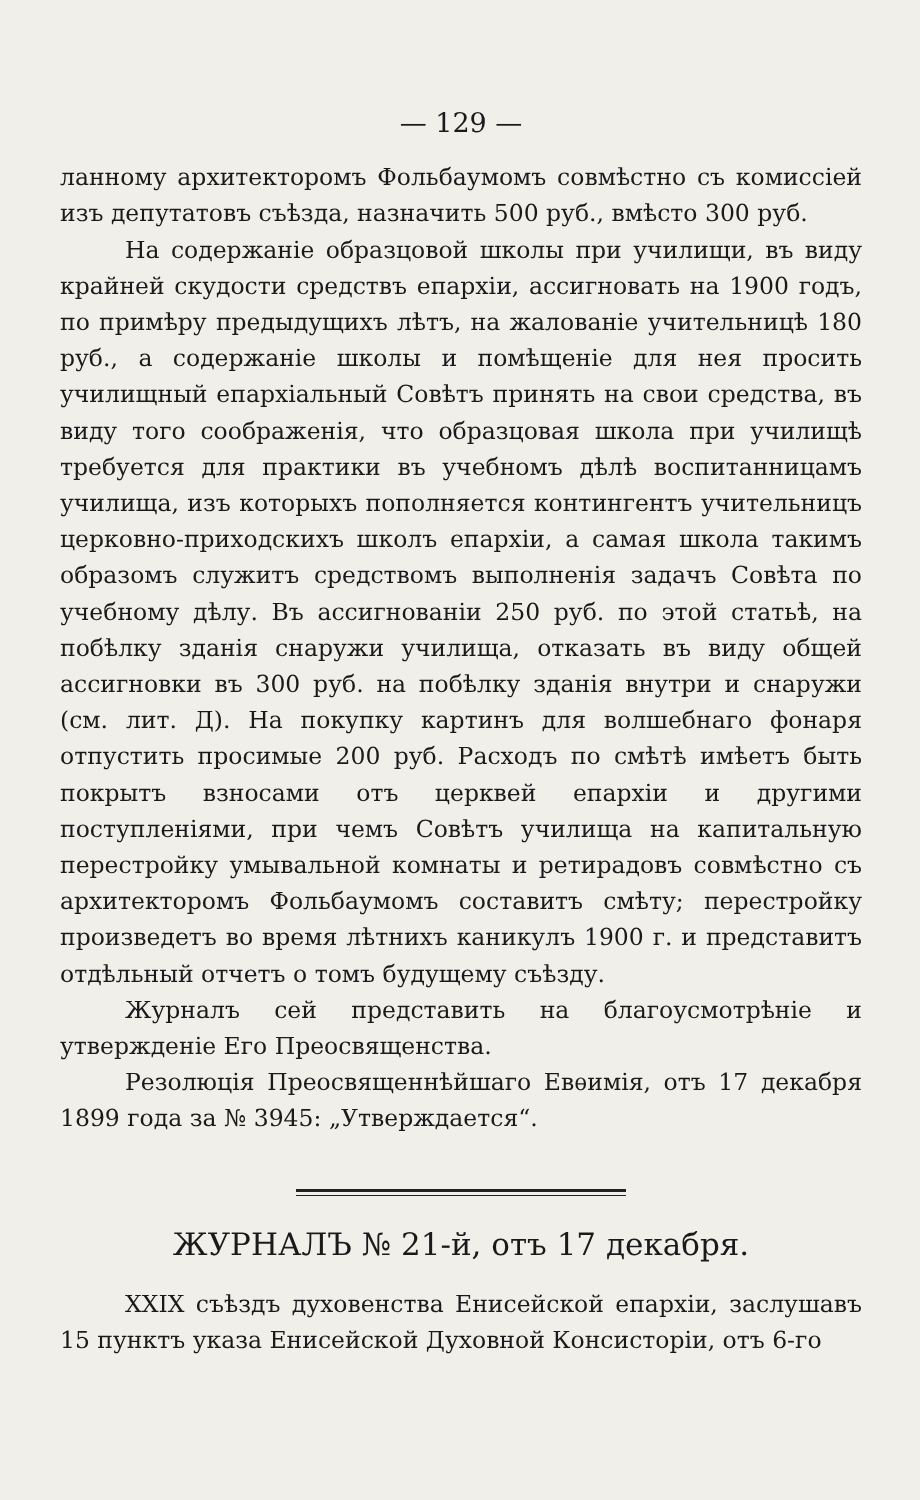— 129 —
ланному архитекторомъ Фольбаумомъ совмѣстно съ комиссіей изъ депутатовъ съѣзда, назначить 500 руб., вмѣсто 300 руб.
На содержаніе образцовой школы при училищи, въ виду крайней скудости средствъ епархіи, ассигновать на 1900 годъ, по примѣру предыдущихъ лѣтъ, на жалованіе учительницѣ 180 руб., а содержаніе школы и помѣщеніе для нея просить училищный епархіальный Совѣтъ принять на свои средства, въ виду того соображенія, что образцовая школа при училищѣ требуется для практики въ учебномъ дѣлѣ воспитанницамъ училища, изъ которыхъ пополняется контингентъ учительницъ церковно-приходскихъ школъ епархіи, а самая школа такимъ образомъ служитъ средствомъ выполненія задачъ Совѣта по учебному дѣлу. Въ ассигнованіи 250 руб. по этой статьѣ, на побѣлку зданія снаружи училища, отказать въ виду общей ассигновки въ 300 руб. на побѣлку зданія внутри и снаружи (см. лит. Д). На покупку картинъ для волшебнаго фонаря отпустить просимые 200 руб. Расходъ по смѣтѣ имѣетъ быть покрытъ взносами отъ церквей епархіи и другими поступленіями, при чемъ Совѣтъ училища на капитальную перестройку умывальной комнаты и ретирадовъ совмѣстно съ архитекторомъ Фольбаумомъ составитъ смѣту; перестройку произведетъ во время лѣтнихъ каникулъ 1900 г. и представитъ отдѣльный отчетъ о томъ будущему съѣзду.
Журналъ сей представить на благоусмотрѣніе и утвержденіе Его Преосвященства.
Резолюція Преосвященнѣйшаго Евѳимія, отъ 17 декабря 1899 года за № 3945: „Утверждается“.
ЖУРНАЛЪ № 21-й, отъ 17 декабря.
XXIX съѣздъ духовенства Енисейской епархіи, заслушавъ 15 пунктъ указа Енисейской Духовной Консисторіи, отъ 6-го